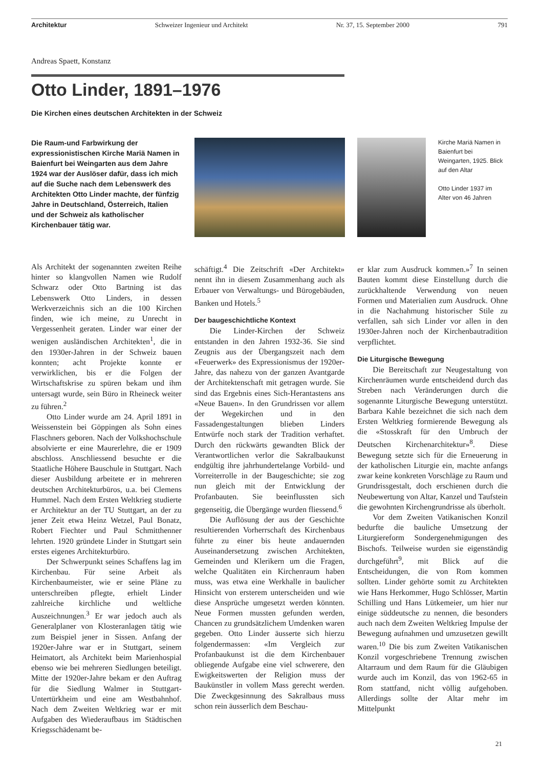Architektur Schweizer Ingenieur und Architekt Nr. 37, 15. September 2000 791
Andreas Spaett, Konstanz
Otto Linder, 1891–1976
Die Kirchen eines deutschen Architekten in der Schweiz
Die Raum-und Farbwirkung der expressionistischen Kirche Mariä Namen in Baienfurt bei Weingarten aus dem Jahre 1924 war der Auslöser dafür, dass ich mich auf die Suche nach dem Lebenswerk des Architekten Otto Linder machte, der fünfzig Jahre in Deutschland, Österreich, Italien und der Schweiz als katholischer Kirchenbauer tätig war.
Kirche Mariä Namen in Baienfurt bei Weingarten, 1925. Blick auf den Altar
Otto Linder 1937 im Alter von 46 Jahren
Als Architekt der sogenannten zweiten Reihe hinter so klangvollen Namen wie Rudolf Schwarz oder Otto Bartning ist das Lebenswerk Otto Linders, in dessen Werkverzeichnis sich an die 100 Kirchen finden, wie ich meine, zu Unrecht in Vergessenheit geraten. Linder war einer der wenigen ausländischen Architekten<sup>1</sup>, die in den 1930er-Jahren in der Schweiz bauen konnten; acht Projekte konnte er verwirklichen, bis er die Folgen der Wirtschaftskrise zu spüren bekam und ihm untersagt wurde, sein Büro in Rheineck weiter zu führen.<sup>2</sup>
Otto Linder wurde am 24. April 1891 in Weissenstein bei Göppingen als Sohn eines Flaschners geboren. Nach der Volkshochschule absolvierte er eine Maurerlehre, die er 1909 abschloss. Anschliessend besuchte er die Staatliche Höhere Bauschule in Stuttgart. Nach dieser Ausbildung arbeitete er in mehreren deutschen Architekturbüros, u.a. bei Clemens Hummel. Nach dem Ersten Weltkrieg studierte er Architektur an der TU Stuttgart, an der zu jener Zeit etwa Heinz Wetzel, Paul Bonatz, Robert Fiechter und Paul Schmitthenner lehrten. 1920 gründete Linder in Stuttgart sein erstes eigenes Architekturbüro.
Der Schwerpunkt seines Schaffens lag im Kirchenbau. Für seine Arbeit als Kirchenbaumeister, wie er seine Pläne zu unterschreiben pflegte, erhielt Linder zahlreiche kirchliche und weltliche Auszeichnungen.<sup>3</sup> Er war jedoch auch als Generalplaner von Klosteranlagen tätig wie zum Beispiel jener in Sissen. Anfang der 1920er-Jahre war er in Stuttgart, seinem Heimatort, als Architekt beim Marienhospial ebenso wie bei mehreren Siedlungen beteiligt. Mitte der 1920er-Jahre bekam er den Auftrag für die Siedlung Walmer in Stuttgart-Untertürkheim und eine am Westbahnhof. Nach dem Zweiten Weltkrieg war er mit Aufgaben des Wiederaufbaus im Städtischen Kriegsschädenamt be-
schäftigt.<sup>4</sup> Die Zeitschrift «Der Architekt» nennt ihn in diesem Zusammenhang auch als Erbauer von Verwaltungs- und Bürogebäuden, Banken und Hotels.<sup>5</sup>
Der baugeschichtliche Kontext
Die Linder-Kirchen der Schweiz entstanden in den Jahren 1932-36. Sie sind Zeugnis aus der Übergangszeit nach dem «Feuerwerk» des Expressionismus der 1920er-Jahre, das nahezu von der ganzen Avantgarde der Architektenschaft mit getragen wurde. Sie sind das Ergebnis eines Sich-Herantastens ans «Neue Bauen». In den Grundrissen vor allem der Wegekirchen und in den Fassadengestaltungen blieben Linders Entwürfe noch stark der Tradition verhaftet. Durch den rückwärts gewandten Blick der Verantwortlichen verlor die Sakralbaukunst endgültig ihre jahrhundertelange Vorbild- und Vorreiterrolle in der Baugeschichte; sie zog nun gleich mit der Entwicklung der Profanbauten. Sie beeinflussten sich gegenseitig, die Übergänge wurden fliessend.<sup>6</sup>
Die Auflösung der aus der Geschichte resultierenden Vorherrschaft des Kirchenbaus führte zu einer bis heute andauernden Auseinandersetzung zwischen Architekten, Gemeinden und Klerikern um die Fragen, welche Qualitäten ein Kirchenraum haben muss, was etwa eine Werkhalle in baulicher Hinsicht von ersterem unterscheiden und wie diese Ansprüche umgesetzt werden könnten. Neue Formen mussten gefunden werden, Chancen zu grundsätzlichem Umdenken waren gegeben. Otto Linder äusserte sich hierzu folgendermassen: «Im Vergleich zur Profanbaukunst ist die dem Kirchenbauer obliegende Aufgabe eine viel schwerere, den Ewigkeitswerten der Religion muss der Baukünstler in vollem Mass gerecht werden. Die Zweckgesinnung des Sakralbaus muss schon rein äusserlich dem Beschau-
er klar zum Ausdruck kommen.»<sup>7</sup> In seinen Bauten kommt diese Einstellung durch die zurückhaltende Verwendung von neuen Formen und Materialien zum Ausdruck. Ohne in die Nachahmung historischer Stile zu verfallen, sah sich Linder vor allen in den 1930er-Jahren noch der Kirchenbautradition verpflichtet.
Die Liturgische Bewegung
Die Bereitschaft zur Neugestaltung von Kirchenräumen wurde entscheidend durch das Streben nach Veränderungen durch die sogenannte Liturgische Bewegung unterstützt. Barbara Kahle bezeichnet die sich nach dem Ersten Weltkrieg formierende Bewegung als die «Stosskraft für den Umbruch der Deutschen Kirchenarchitektur»<sup>8</sup>. Diese Bewegung setzte sich für die Erneuerung in der katholischen Liturgie ein, machte anfangs zwar keine konkreten Vorschläge zu Raum und Grundrissgestalt, doch erschienen durch die Neubewertung von Altar, Kanzel und Taufstein die gewohnten Kirchengrundrisse als überholt.
Vor dem Zweiten Vatikanischen Konzil bedurfte die bauliche Umsetzung der Liturgiereform Sondergenehmigungen des Bischofs. Teilweise wurden sie eigenständig durchgeführt<sup>9</sup>, mit Blick auf die Entscheidungen, die von Rom kommen sollten. Linder gehörte somit zu Architekten wie Hans Herkommer, Hugo Schlösser, Martin Schilling und Hans Lütkemeier, um hier nur einige süddeutsche zu nennen, die besonders auch nach dem Zweiten Weltkrieg Impulse der Bewegung aufnahmen und umzusetzen gewillt waren.<sup>10</sup> Die bis zum Zweiten Vatikanischen Konzil vorgeschriebene Trennung zwischen Altarraum und dem Raum für die Gläubigen wurde auch im Konzil, das von 1962-65 in Rom stattfand, nicht völlig aufgehoben. Allerdings sollte der Altar mehr im Mittelpunkt
21